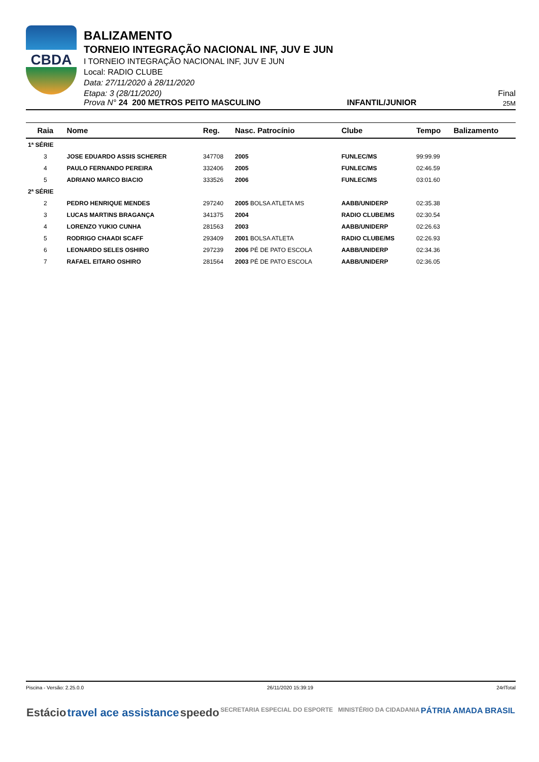CBDA
BALIZAMENTO
TORNEIO INTEGRAÇÃO NACIONAL INF, JUV E JUN
I TORNEIO INTEGRAÇÃO NACIONAL INF, JUV E JUN
Local: RADIO CLUBE
Data: 27/11/2020 à 28/11/2020
Etapa: 3 (28/11/2020) Final
Prova N° 24 200 METROS PEITO MASCULINO INFANTIL/JUNIOR 25M
| Raia | Nome | Reg. | Nasc. Patrocínio | Clube | Tempo | Balizamento |
| --- | --- | --- | --- | --- | --- | --- |
| 1ª SÉRIE | | | | | | |
| 3 | JOSE EDUARDO ASSIS SCHERER | 347708 | 2005 | FUNLEC/MS | 99:99.99 | |
| 4 | PAULO FERNANDO PEREIRA | 332406 | 2005 | FUNLEC/MS | 02:46.59 | |
| 5 | ADRIANO MARCO BIACIO | 333526 | 2006 | FUNLEC/MS | 03:01.60 | |
| 2ª SÉRIE | | | | | | |
| 2 | PEDRO HENRIQUE MENDES | 297240 | 2005 BOLSA ATLETA MS | AABB/UNIDERP | 02:35.38 | |
| 3 | LUCAS MARTINS BRAGANÇA | 341375 | 2004 | RADIO CLUBE/MS | 02:30.54 | |
| 4 | LORENZO YUKIO CUNHA | 281563 | 2003 | AABB/UNIDERP | 02:26.63 | |
| 5 | RODRIGO CHAADI SCAFF | 293409 | 2001 BOLSA ATLETA | RADIO CLUBE/MS | 02:26.93 | |
| 6 | LEONARDO SELES OSHIRO | 297239 | 2006 PÉ DE PATO ESCOLA | AABB/UNIDERP | 02:34.36 | |
| 7 | RAFAEL EITARO OSHIRO | 281564 | 2003 PÉ DE PATO ESCOLA | AABB/UNIDERP | 02:36.05 | |
Piscina - Versão: 2.25.0.0 26/11/2020 15:39:19 24rlTotal
Estácio travel ace assistance speedo SECRETARIA ESPECIAL DO ESPORTE MINISTÉRIO DA CIDADANIA PÁTRIA AMADA BRASIL